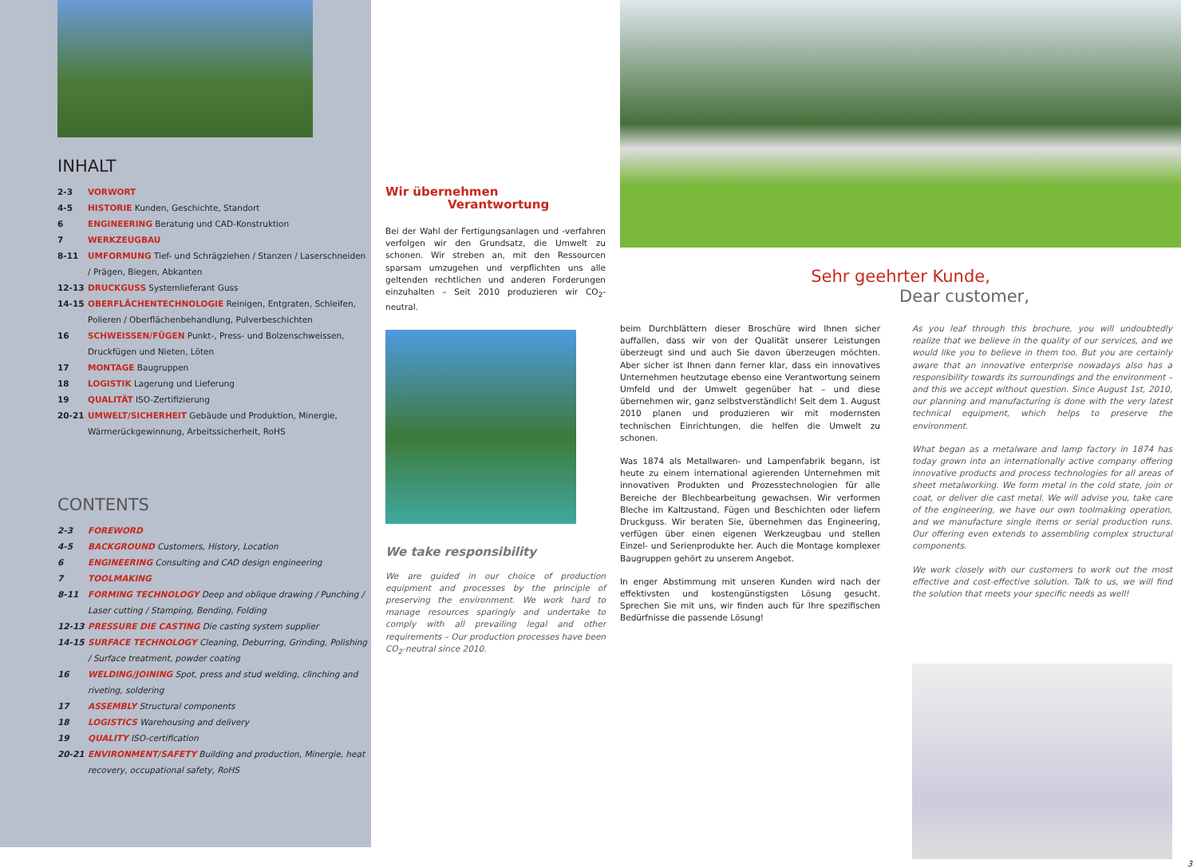INHALT
2-3 VORWORT
4-5 HISTORIE Kunden, Geschichte, Standort
6 ENGINEERING Beratung und CAD-Konstruktion
7 WERKZEUGBAU
8-11 UMFORMUNG Tief- und Schrägziehen / Stanzen / Laserschneiden / Prägen, Biegen, Abkanten
12-13 DRUCKGUSS Systemlieferant Guss
14-15 OBERFLÄCHENTECHNOLOGIE Reinigen, Entgraten, Schleifen, Polieren / Oberflächenbehandlung, Pulverbeschichten
16 SCHWEISSEN/FÜGEN Punkt-, Press- und Bolzenschweissen, Druckfügen und Nieten, Löten
17 MONTAGE Baugruppen
18 LOGISTIK Lagerung und Lieferung
19 QUALITÄT ISO-Zertifizierung
20-21 UMWELT/SICHERHEIT Gebäude und Produktion, Minergie, Wärmerückgewinnung, Arbeitssicherheit, RoHS
CONTENTS
2-3 FOREWORD
4-5 BACKGROUND Customers, History, Location
6 ENGINEERING Consulting and CAD design engineering
7 TOOLMAKING
8-11 FORMING TECHNOLOGY Deep and oblique drawing / Punching / Laser cutting / Stamping, Bending, Folding
12-13 PRESSURE DIE CASTING Die casting system supplier
14-15 SURFACE TECHNOLOGY Cleaning, Deburring, Grinding, Polishing / Surface treatment, powder coating
16 WELDING/JOINING Spot, press and stud welding, clinching and riveting, soldering
17 ASSEMBLY Structural components
18 LOGISTICS Warehousing and delivery
19 QUALITY ISO-certification
20-21 ENVIRONMENT/SAFETY Building and production, Minergie, heat recovery, occupational safety, RoHS
Wir übernehmen
Verantwortung
Bei der Wahl der Fertigungsanlagen und -verfahren verfolgen wir den Grundsatz, die Umwelt zu schonen. Wir streben an, mit den Ressourcen sparsam umzugehen und verpflichten uns alle geltenden rechtlichen und anderen Forderungen einzuhalten – Seit 2010 produzieren wir CO<sub>2</sub>-neutral.
We take responsibility
We are guided in our choice of production equipment and processes by the principle of preserving the environment. We work hard to manage resources sparingly and undertake to comply with all prevailing legal and other requirements – Our production processes have been CO<sub>2</sub>-neutral since 2010.
Sehr geehrter Kunde,
Dear customer,
beim Durchblättern dieser Broschüre wird Ihnen sicher auffallen, dass wir von der Qualität unserer Leistungen überzeugt sind und auch Sie davon überzeugen möchten. Aber sicher ist Ihnen dann ferner klar, dass ein innovatives Unternehmen heutzutage ebenso eine Verantwortung seinem Umfeld und der Umwelt gegenüber hat – und diese übernehmen wir, ganz selbstverständlich! Seit dem 1. August 2010 planen und produzieren wir mit modernsten technischen Einrichtungen, die helfen die Umwelt zu schonen.
Was 1874 als Metallwaren- und Lampenfabrik begann, ist heute zu einem international agierenden Unternehmen mit innovativen Produkten und Prozesstechnologien für alle Bereiche der Blechbearbeitung gewachsen. Wir verformen Bleche im Kaltzustand, Fügen und Beschichten oder liefern Druckguss. Wir beraten Sie, übernehmen das Engineering, verfügen über einen eigenen Werkzeugbau und stellen Einzel- und Serienprodukte her. Auch die Montage komplexer Baugruppen gehört zu unserem Angebot.
In enger Abstimmung mit unseren Kunden wird nach der effektivsten und kostengünstigsten Lösung gesucht. Sprechen Sie mit uns, wir finden auch für Ihre spezifischen Bedürfnisse die passende Lösung!
As you leaf through this brochure, you will undoubtedly realize that we believe in the quality of our services, and we would like you to believe in them too. But you are certainly aware that an innovative enterprise nowadays also has a responsibility towards its surroundings and the environment – and this we accept without question. Since August 1st, 2010, our planning and manufacturing is done with the very latest technical equipment, which helps to preserve the environment.
What began as a metalware and lamp factory in 1874 has today grown into an internationally active company offering innovative products and process technologies for all areas of sheet metalworking. We form metal in the cold state, join or coat, or deliver die cast metal. We will advise you, take care of the engineering, we have our own toolmaking operation, and we manufacture single items or serial production runs. Our offering even extends to assembling complex structural components.
We work closely with our customers to work out the most effective and cost-effective solution. Talk to us, we will find the solution that meets your specific needs as well!
3